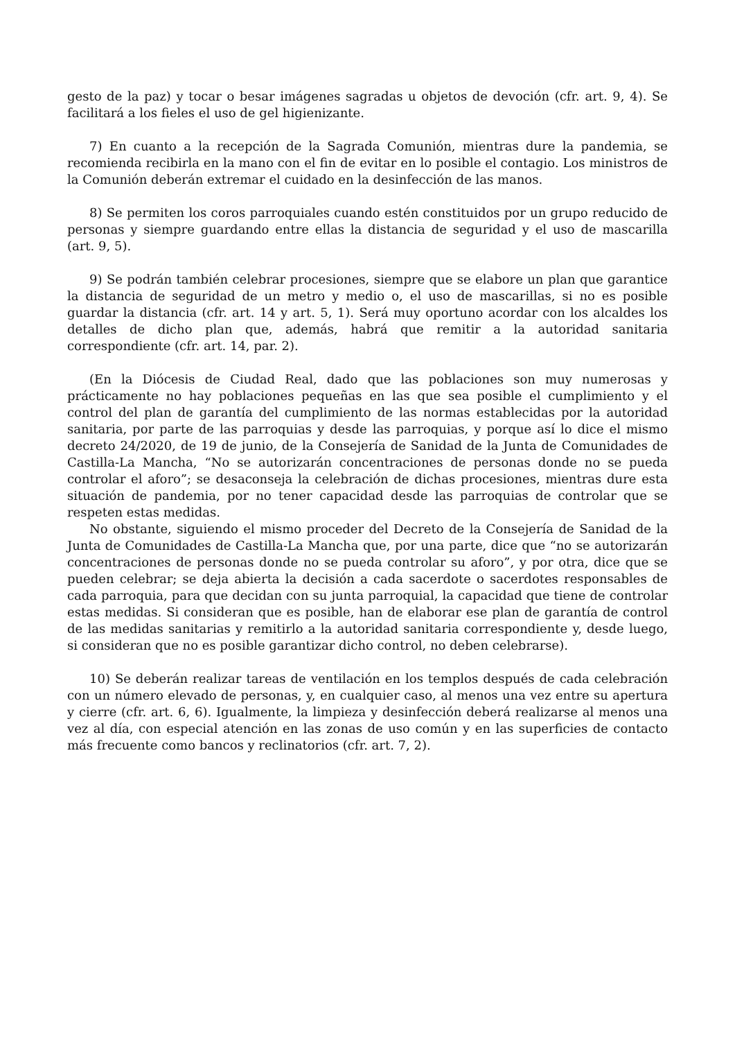gesto de la paz) y tocar o besar imágenes sagradas u objetos de devoción (cfr. art. 9, 4). Se facilitará a los fieles el uso de gel higienizante.
7) En cuanto a la recepción de la Sagrada Comunión, mientras dure la pandemia, se recomienda recibirla en la mano con el fin de evitar en lo posible el contagio. Los ministros de la Comunión deberán extremar el cuidado en la desinfección de las manos.
8) Se permiten los coros parroquiales cuando estén constituidos por un grupo reducido de personas y siempre guardando entre ellas la distancia de seguridad y el uso de mascarilla (art. 9, 5).
9) Se podrán también celebrar procesiones, siempre que se elabore un plan que garantice la distancia de seguridad de un metro y medio o, el uso de mascarillas, si no es posible guardar la distancia (cfr. art. 14 y art. 5, 1). Será muy oportuno acordar con los alcaldes los detalles de dicho plan que, además, habrá que remitir a la autoridad sanitaria correspondiente (cfr. art. 14, par. 2).
(En la Diócesis de Ciudad Real, dado que las poblaciones son muy numerosas y prácticamente no hay poblaciones pequeñas en las que sea posible el cumplimiento y el control del plan de garantía del cumplimiento de las normas establecidas por la autoridad sanitaria, por parte de las parroquias y desde las parroquias, y porque así lo dice el mismo decreto 24/2020, de 19 de junio, de la Consejería de Sanidad de la Junta de Comunidades de Castilla-La Mancha, “No se autorizarán concentraciones de personas donde no se pueda controlar el aforo”; se desaconseja la celebración de dichas procesiones, mientras dure esta situación de pandemia, por no tener capacidad desde las parroquias de controlar que se respeten estas medidas.
No obstante, siguiendo el mismo proceder del Decreto de la Consejería de Sanidad de la Junta de Comunidades de Castilla-La Mancha que, por una parte, dice que “no se autorizarán concentraciones de personas donde no se pueda controlar su aforo”, y por otra, dice que se pueden celebrar; se deja abierta la decisión a cada sacerdote o sacerdotes responsables de cada parroquia, para que decidan con su junta parroquial, la capacidad que tiene de controlar estas medidas. Si consideran que es posible, han de elaborar ese plan de garantía de control de las medidas sanitarias y remitirlo a la autoridad sanitaria correspondiente y, desde luego, si consideran que no es posible garantizar dicho control, no deben celebrarse).
10) Se deberán realizar tareas de ventilación en los templos después de cada celebración con un número elevado de personas, y, en cualquier caso, al menos una vez entre su apertura y cierre (cfr. art. 6, 6). Igualmente, la limpieza y desinfección deberá realizarse al menos una vez al día, con especial atención en las zonas de uso común y en las superficies de contacto más frecuente como bancos y reclinatorios (cfr. art. 7, 2).